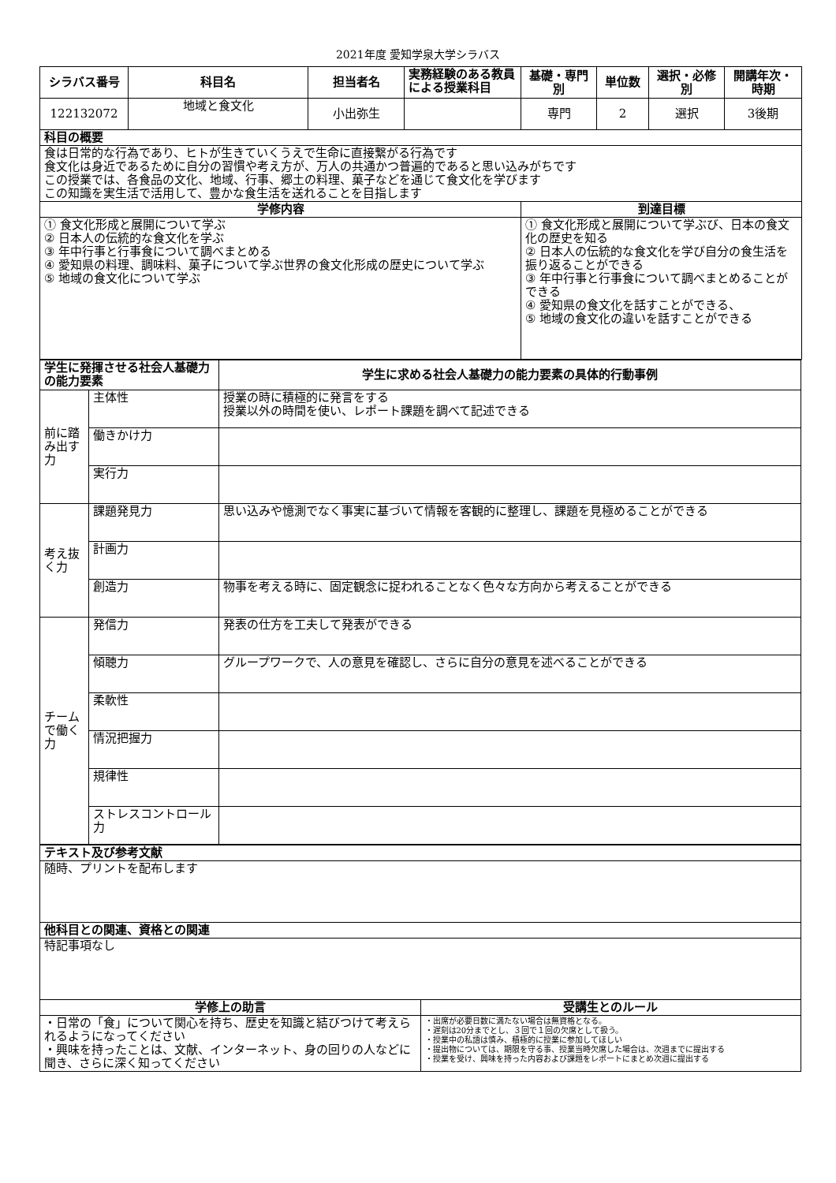2021年度 愛知学泉大学シラバス
| シラバス番号 | 科目名 | 担当者名 | 実務経験のある教員による授業科目 | 基礎・専門別 | 単位数 | 選択・必修別 | 開講年次・時期 |
| --- | --- | --- | --- | --- | --- | --- | --- |
| 122132072 | 地域と食文化 | 小出弥生 | | 専門 | 2 | 選択 | 3後期 |
| 科目の概要 | | | | | | | |
| 食は日常的な行為であり、ヒトが生きていくうえで生命に直接繋がる行為です 食文化は身近であるために自分の習慣や考え方が、万人の共通かつ普遍的であると思い込みがちです この授業では、各食品の文化、地域、行事、郷土の料理、菓子などを通じて食文化を学びます この知識を実生活で活用して、豊かな食生活を送れることを目指します | | | | | | | |
| 学修内容 | | | | 到達目標 | | | |
| ① 食文化形成と展開について学ぶ ② 日本人の伝統的な食文化を学ぶ ③ 年中行事と行事食について調べまとめる ④ 愛知県の料理、調味料、菓子について学ぶ世界の食文化形成の歴史について学ぶ ⑤ 地域の食文化について学ぶ | | | | ① 食文化形成と展開について学ぶび、日本の食文化の歴史を知る ② 日本人の伝統的な食文化を学び自分の食生活を振り返ることができる ③ 年中行事と行事食について調べまとめることができる ④ 愛知県の食文化を話すことができる、 ⑤ 地域の食文化の違いを話すことができる | | | |
| 学生に発揮させる社会人基礎力の能力要素 | | 学生に求める社会人基礎力の能力要素の具体的行動事例 |
| --- | --- | --- |
| 前に踏み出す力 | 主体性 | 授業の時に積極的に発言をする 授業以外の時間を使い、レポート課題を調べて記述できる |
| | 働きかけ力 | |
| | 実行力 | |
| 考え抜く力 | 課題発見力 | 思い込みや憶測でなく事実に基づいて情報を客観的に整理し、課題を見極めることができる |
| | 計画力 | |
| | 創造力 | 物事を考える時に、固定観念に捉われることなく色々な方向から考えることができる |
| チームで働く力 | 発信力 | 発表の仕方を工夫して発表ができる |
| | 傾聴力 | グループワークで、人の意見を確認し、さらに自分の意見を述べることができる |
| | 柔軟性 | |
| | 情況把握力 | |
| | 規律性 | |
| | ストレスコントロール力 | |
| テキスト及び参考文献 | |
| --- | --- |
| 随時、プリントを配布します | |
| 他科目との関連、資格との関連 | |
| 特記事項なし | |
| 学修上の助言 | 受講生とのルール |
| ・日常の「食」について関心を持ち、歴史を知識と結びつけて考えられるようになってください ・興味を持ったことは、文献、インターネット、身の回りの人などに聞き、さらに深く知ってください | ・出席が必要日数に満たない場合は無資格となる。 ・遅刻は20分までとし、３回で１回の欠席として扱う。 ・授業中の私語は慎み、積極的に授業に参加してほしい ・提出物については、期限を守る事、授業当時欠席した場合は、次週までに提出する ・授業を受け、興味を持った内容および課題をレポートにまとめ次週に提出する |